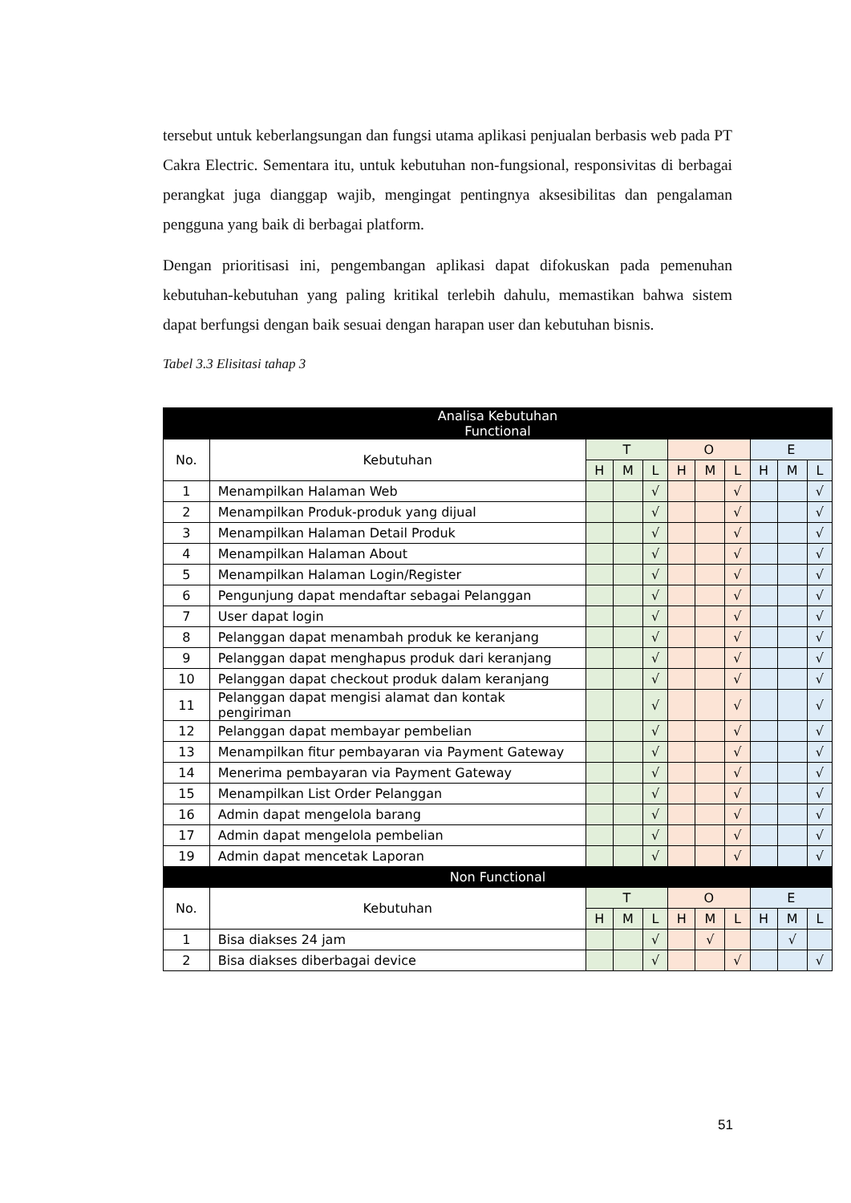tersebut untuk keberlangsungan dan fungsi utama aplikasi penjualan berbasis web pada PT Cakra Electric. Sementara itu, untuk kebutuhan non-fungsional, responsivitas di berbagai perangkat juga dianggap wajib, mengingat pentingnya aksesibilitas dan pengalaman pengguna yang baik di berbagai platform.
Dengan prioritisasi ini, pengembangan aplikasi dapat difokuskan pada pemenuhan kebutuhan-kebutuhan yang paling kritikal terlebih dahulu, memastikan bahwa sistem dapat berfungsi dengan baik sesuai dengan harapan user dan kebutuhan bisnis.
Tabel 3.3 Elisitasi tahap 3
| Analisa Kebutuhan Functional | | | | | | | | | | |
| --- | --- | --- | --- | --- | --- | --- | --- | --- | --- | --- |
| No. | Kebutuhan | T | | | O | | | E | | |
| | | H | M | L | H | M | L | H | M | L |
| 1 | Menampilkan Halaman Web | | | √ | | | √ | | | √ |
| 2 | Menampilkan Produk-produk yang dijual | | | √ | | | √ | | | √ |
| 3 | Menampilkan Halaman Detail Produk | | | √ | | | √ | | | √ |
| 4 | Menampilkan Halaman About | | | √ | | | √ | | | √ |
| 5 | Menampilkan Halaman Login/Register | | | √ | | | √ | | | √ |
| 6 | Pengunjung dapat mendaftar sebagai Pelanggan | | | √ | | | √ | | | √ |
| 7 | User dapat login | | | √ | | | √ | | | √ |
| 8 | Pelanggan dapat menambah produk ke keranjang | | | √ | | | √ | | | √ |
| 9 | Pelanggan dapat menghapus produk dari keranjang | | | √ | | | √ | | | √ |
| 10 | Pelanggan dapat checkout produk dalam keranjang | | | √ | | | √ | | | √ |
| 11 | Pelanggan dapat mengisi alamat dan kontak pengiriman | | | √ | | | √ | | | √ |
| 12 | Pelanggan dapat membayar pembelian | | | √ | | | √ | | | √ |
| 13 | Menampilkan fitur pembayaran via Payment Gateway | | | √ | | | √ | | | √ |
| 14 | Menerima pembayaran via Payment Gateway | | | √ | | | √ | | | √ |
| 15 | Menampilkan List Order Pelanggan | | | √ | | | √ | | | √ |
| 16 | Admin dapat mengelola barang | | | √ | | | √ | | | √ |
| 17 | Admin dapat mengelola pembelian | | | √ | | | √ | | | √ |
| 19 | Admin dapat mencetak Laporan | | | √ | | | √ | | | √ |
| Non Functional | | | | | | | | | | |
| No. | Kebutuhan | T | | | O | | | E | | |
| | | H | M | L | H | M | L | H | M | L |
| 1 | Bisa diakses 24 jam | | | √ | | √ | | | √ | |
| 2 | Bisa diakses diberbagai device | | | √ | | | √ | | | √ |
51